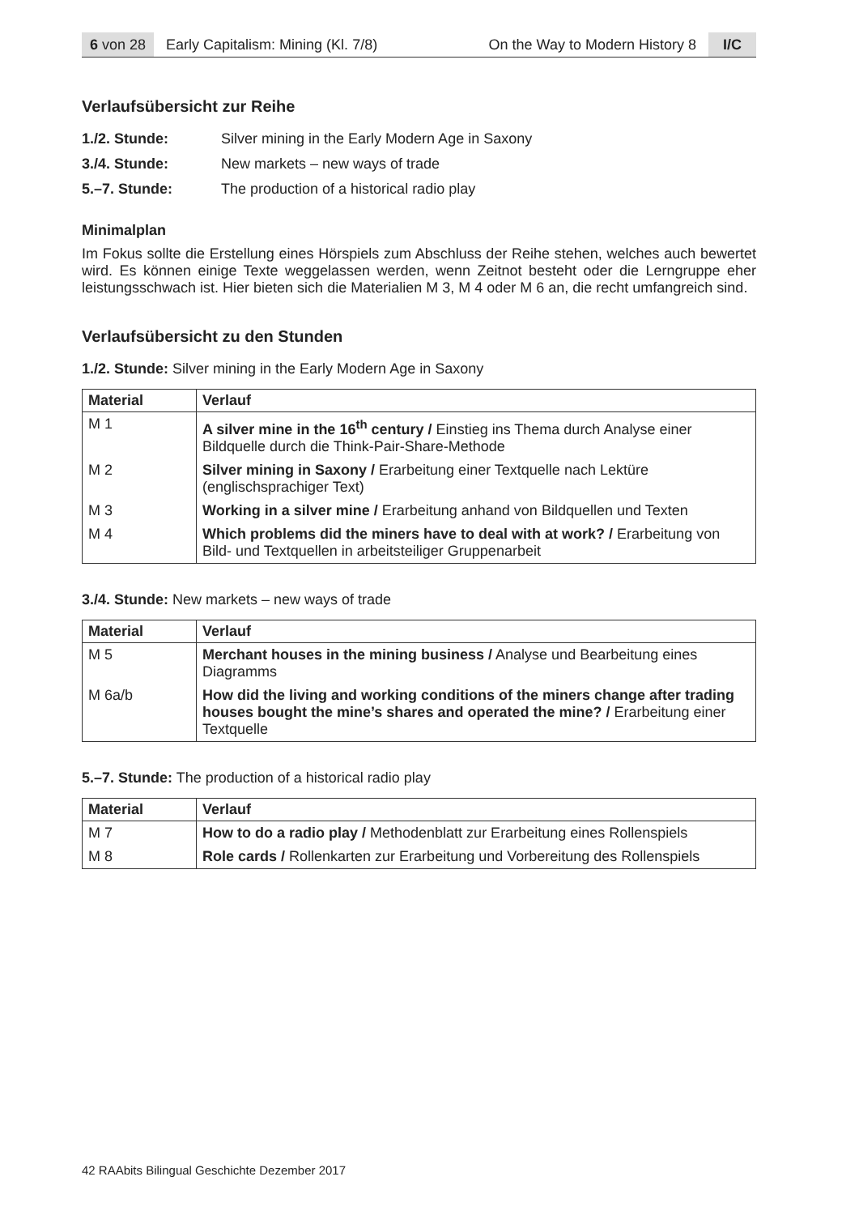6 von 28 Early Capitalism: Mining (Kl. 7/8) On the Way to Modern History 8 I/C
Verlaufsübersicht zur Reihe
1./2. Stunde: Silver mining in the Early Modern Age in Saxony
3./4. Stunde: New markets – new ways of trade
5.–7. Stunde: The production of a historical radio play
Minimalplan
Im Fokus sollte die Erstellung eines Hörspiels zum Abschluss der Reihe stehen, welches auch bewertet wird. Es können einige Texte weggelassen werden, wenn Zeitnot besteht oder die Lerngruppe eher leistungsschwach ist. Hier bieten sich die Materialien M 3, M 4 oder M 6 an, die recht umfangreich sind.
Verlaufsübersicht zu den Stunden
1./2. Stunde: Silver mining in the Early Modern Age in Saxony
| Material | Verlauf |
| --- | --- |
| M 1 | A silver mine in the 16<sup>th</sup> century / Einstieg ins Thema durch Analyse einer Bildquelle durch die Think-Pair-Share-Methode |
| M 2 | Silver mining in Saxony / Erarbeitung einer Textquelle nach Lektüre (englischsprachiger Text) |
| M 3 | Working in a silver mine / Erarbeitung anhand von Bildquellen und Texten |
| M 4 | Which problems did the miners have to deal with at work? / Erarbeitung von Bild- und Textquellen in arbeitsteiliger Gruppenarbeit |
3./4. Stunde: New markets – new ways of trade
| Material | Verlauf |
| --- | --- |
| M 5 | Merchant houses in the mining business / Analyse und Bearbeitung eines Diagramms |
| M 6a/b | How did the living and working conditions of the miners change after trading houses bought the mine’s shares and operated the mine? / Erarbeitung einer Textquelle |
5.–7. Stunde: The production of a historical radio play
| Material | Verlauf |
| --- | --- |
| M 7 | How to do a radio play / Methodenblatt zur Erarbeitung eines Rollenspiels |
| M 8 | Role cards / Rollenkarten zur Erarbeitung und Vorbereitung des Rollenspiels |
42 RAAbits Bilingual Geschichte Dezember 2017